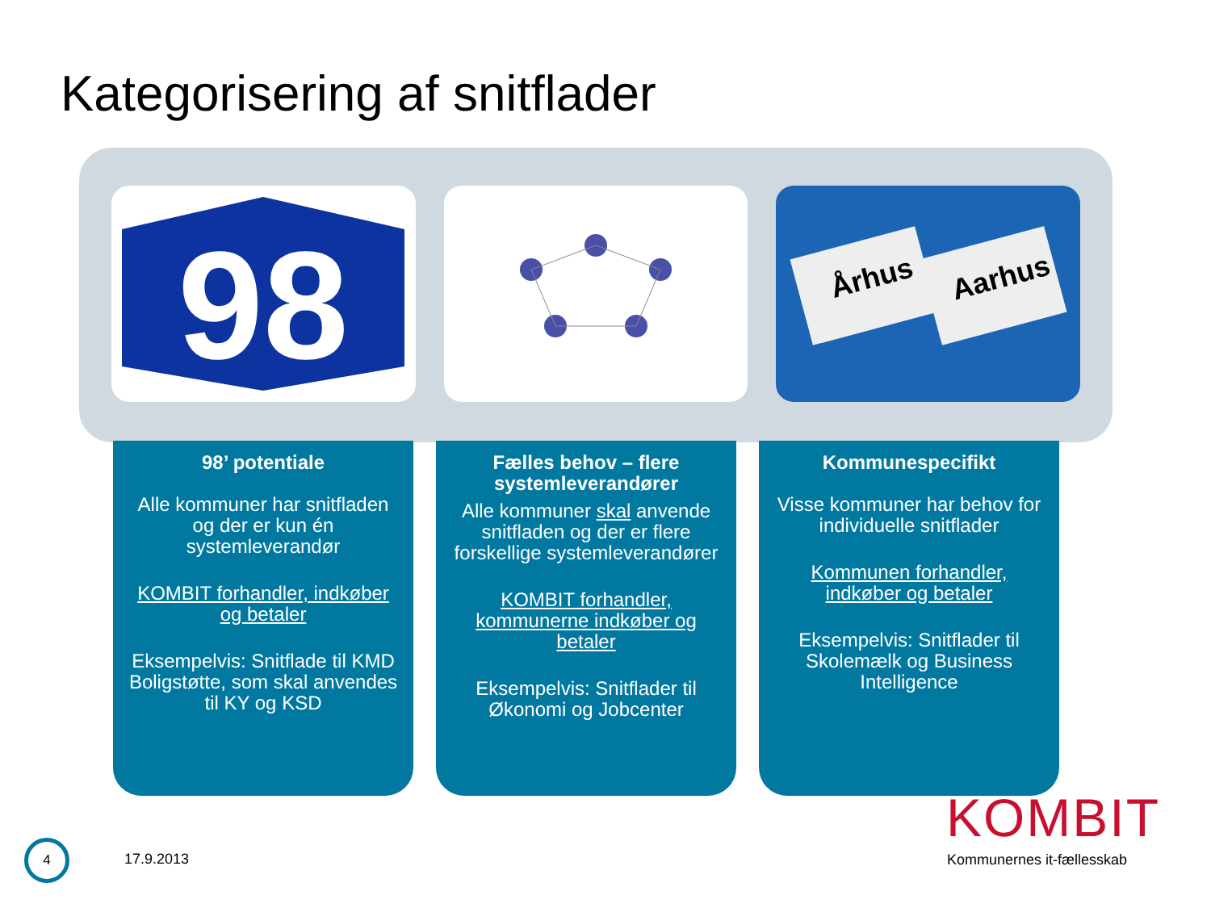Kategorisering af snitflader
98
Århus
Aarhus
98’ potentiale
Alle kommuner har snitfladen og der er kun én systemleverandør
KOMBIT forhandler, indkøber og betaler
Eksempelvis: Snitflade til KMD Boligstøtte, som skal anvendes til KY og KSD
Fælles behov – flere systemleverandører
Alle kommuner skal anvende snitfladen og der er flere forskellige systemleverandører
KOMBIT forhandler, kommunerne indkøber og betaler
Eksempelvis: Snitflader til Økonomi og Jobcenter
Kommunespecifikt
Visse kommuner har behov for individuelle snitflader
Kommunen forhandler, indkøber og betaler
Eksempelvis: Snitflader til Skolemælk og Business Intelligence
4
17.9.2013
KOMBIT
Kommunernes it-fællesskab